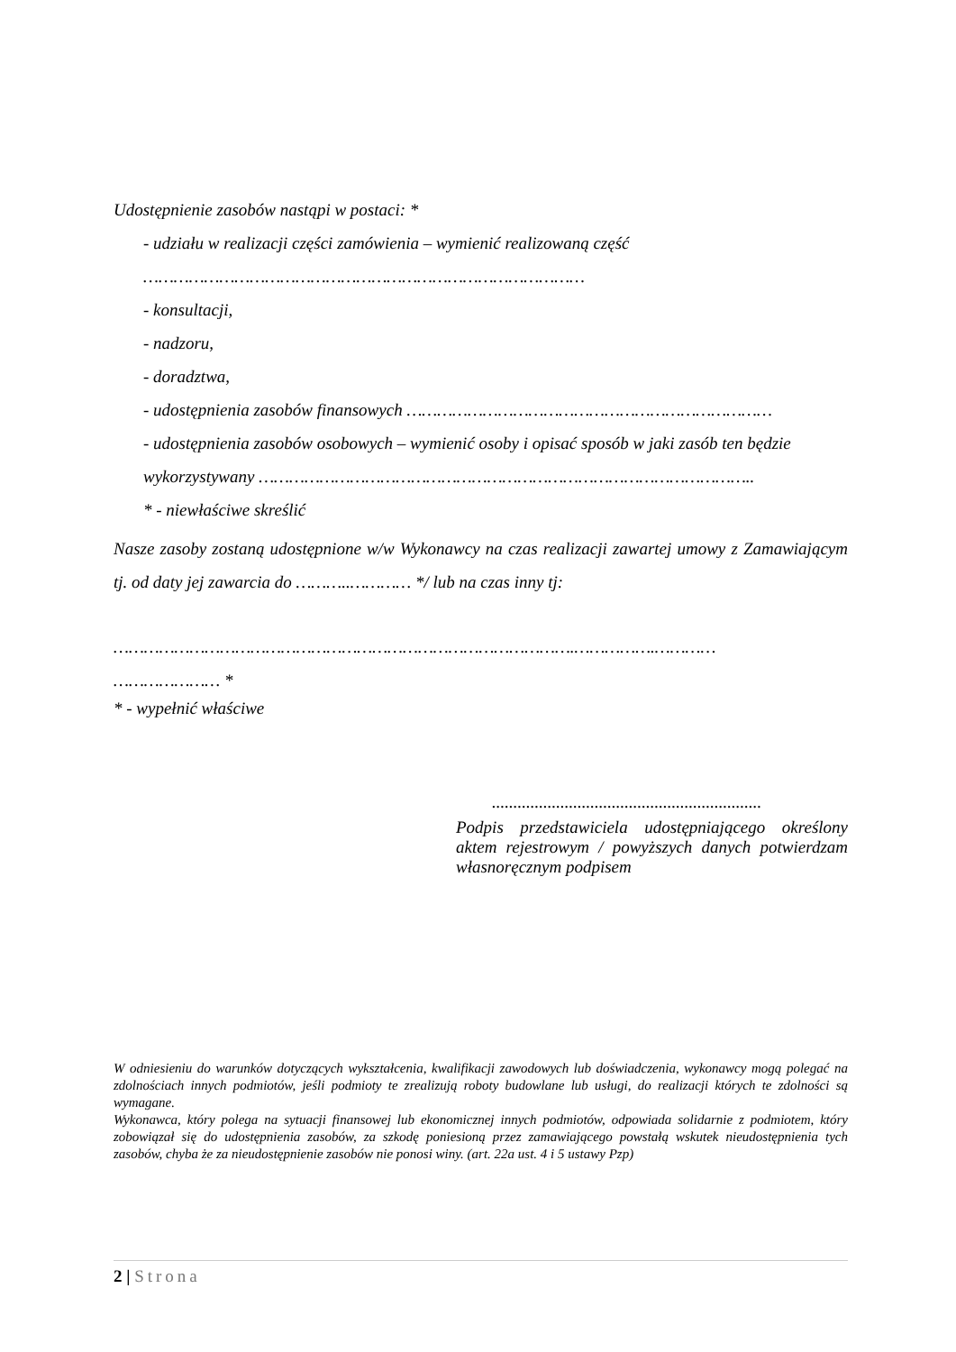Udostępnienie zasobów nastąpi w postaci: *
- udziału w realizacji części zamówienia – wymienić realizowaną część
……………………………………………………………………………
- konsultacji,
- nadzoru,
- doradztwa,
- udostępnienia zasobów finansowych ………………………………………………………………
- udostępnienia zasobów osobowych – wymienić osoby i opisać sposób w jaki zasób ten będzie wykorzystywany ……………………………………………………………………………………..
* - niewłaściwe skreślić
Nasze zasoby zostaną udostępnione w/w Wykonawcy na czas realizacji zawartej umowy z Zamawiającym tj. od daty jej zawarcia do ………..………… */ lub na czas inny tj:
……………………………………………………………………………….…………….…………
………………… *
* - wypełnić właściwe
...............................................................
Podpis przedstawiciela udostępniającego określony aktem rejestrowym / powyższych danych potwierdzam własnoręcznym podpisem
W odniesieniu do warunków dotyczących wykształcenia, kwalifikacji zawodowych lub doświadczenia, wykonawcy mogą polegać na zdolnościach innych podmiotów, jeśli podmioty te zrealizują roboty budowlane lub usługi, do realizacji których te zdolności są wymagane.
Wykonawca, który polega na sytuacji finansowej lub ekonomicznej innych podmiotów, odpowiada solidarnie z podmiotem, który zobowiązał się do udostępnienia zasobów, za szkodę poniesioną przez zamawiającego powstałą wskutek nieudostępnienia tych zasobów, chyba że za nieudostępnienie zasobów nie ponosi winy. (art. 22a ust. 4 i 5 ustawy Pzp)
2 | Strona